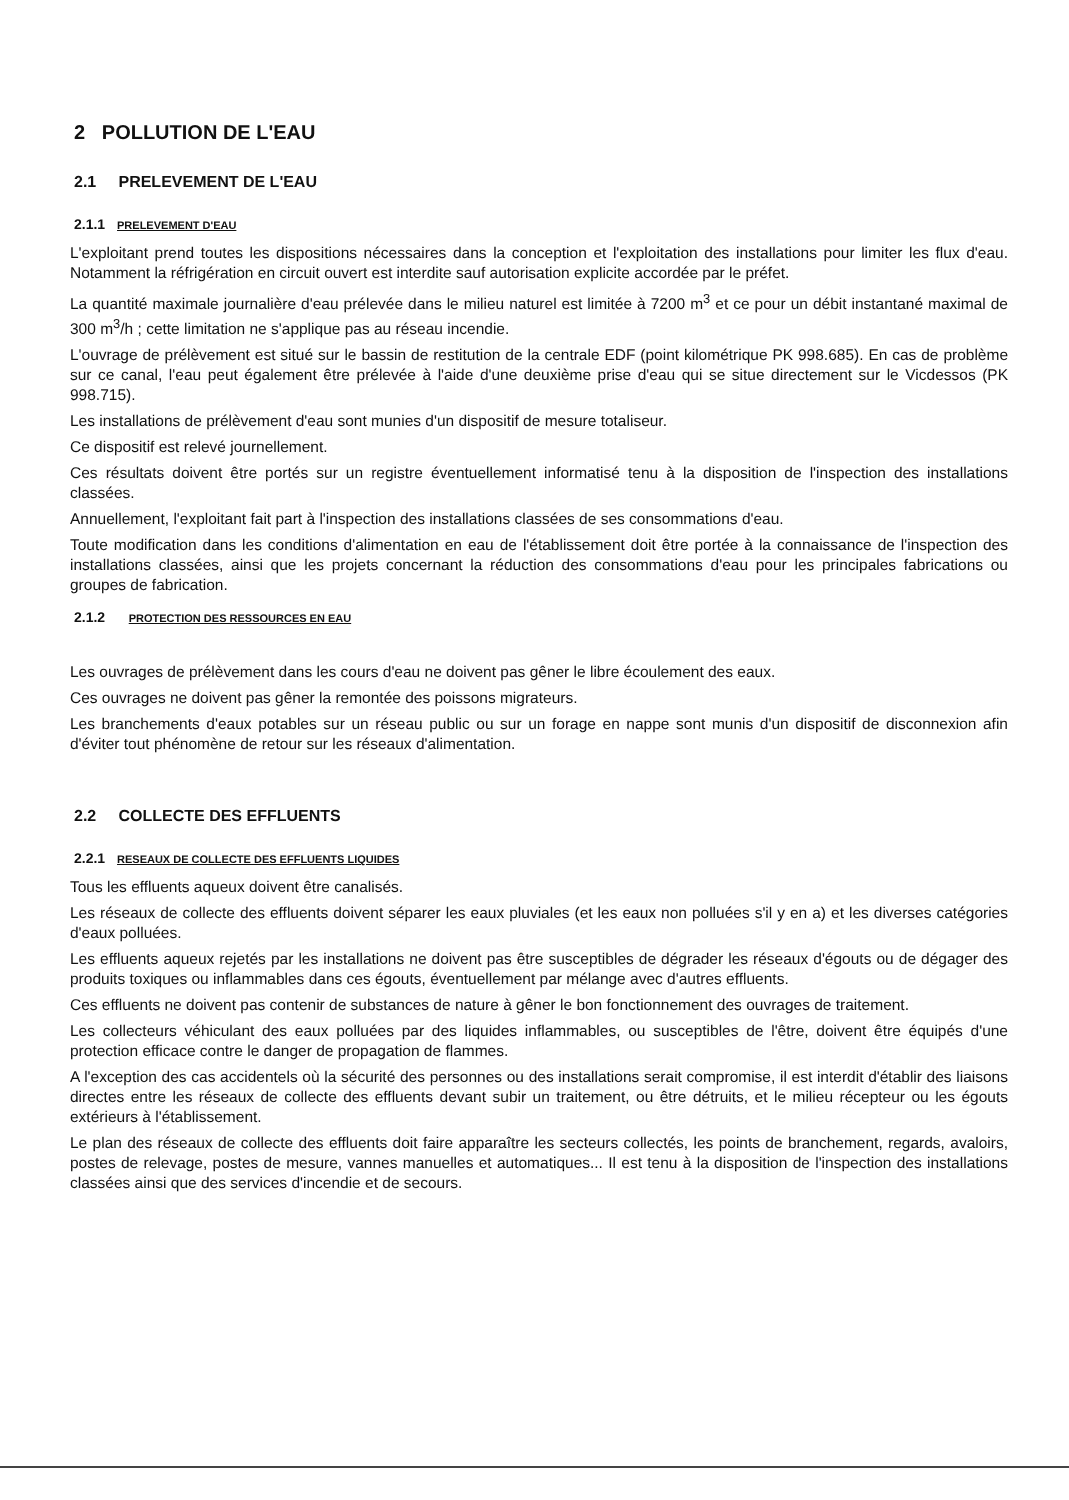2 POLLUTION DE L'EAU
2.1 PRELEVEMENT DE L'EAU
2.1.1 PRELEVEMENT D'EAU
L'exploitant prend toutes les dispositions nécessaires dans la conception et l'exploitation des installations pour limiter les flux d'eau. Notamment la réfrigération en circuit ouvert est interdite sauf autorisation explicite accordée par le préfet.
La quantité maximale journalière d'eau prélevée dans le milieu naturel est limitée à 7200 m<sup>3</sup> et ce pour un débit instantané maximal de 300 m<sup>3</sup>/h ; cette limitation ne s'applique pas au réseau incendie.
L'ouvrage de prélèvement est situé sur le bassin de restitution de la centrale EDF (point kilométrique PK 998.685). En cas de problème sur ce canal, l'eau peut également être prélevée à l'aide d'une deuxième prise d'eau qui se situe directement sur le Vicdessos (PK 998.715).
Les installations de prélèvement d'eau sont munies d'un dispositif de mesure totaliseur.
Ce dispositif est relevé journellement.
Ces résultats doivent être portés sur un registre éventuellement informatisé tenu à la disposition de l'inspection des installations classées.
Annuellement, l'exploitant fait part à l'inspection des installations classées de ses consommations d'eau.
Toute modification dans les conditions d'alimentation en eau de l'établissement doit être portée à la connaissance de l'inspection des installations classées, ainsi que les projets concernant la réduction des consommations d'eau pour les principales fabrications ou groupes de fabrication.
2.1.2 PROTECTION DES RESSOURCES EN EAU
Les ouvrages de prélèvement dans les cours d'eau ne doivent pas gêner le libre écoulement des eaux.
Ces ouvrages ne doivent pas gêner la remontée des poissons migrateurs.
Les branchements d'eaux potables sur un réseau public ou sur un forage en nappe sont munis d'un dispositif de disconnexion afin d'éviter tout phénomène de retour sur les réseaux d'alimentation.
2.2 COLLECTE DES EFFLUENTS
2.2.1 RESEAUX DE COLLECTE DES EFFLUENTS LIQUIDES
Tous les effluents aqueux doivent être canalisés.
Les réseaux de collecte des effluents doivent séparer les eaux pluviales (et les eaux non polluées s'il y en a) et les diverses catégories d'eaux polluées.
Les effluents aqueux rejetés par les installations ne doivent pas être susceptibles de dégrader les réseaux d'égouts ou de dégager des produits toxiques ou inflammables dans ces égouts, éventuellement par mélange avec d'autres effluents.
Ces effluents ne doivent pas contenir de substances de nature à gêner le bon fonctionnement des ouvrages de traitement.
Les collecteurs véhiculant des eaux polluées par des liquides inflammables, ou susceptibles de l'être, doivent être équipés d'une protection efficace contre le danger de propagation de flammes.
A l'exception des cas accidentels où la sécurité des personnes ou des installations serait compromise, il est interdit d'établir des liaisons directes entre les réseaux de collecte des effluents devant subir un traitement, ou être détruits, et le milieu récepteur ou les égouts extérieurs à l'établissement.
Le plan des réseaux de collecte des effluents doit faire apparaître les secteurs collectés, les points de branchement, regards, avaloirs, postes de relevage, postes de mesure, vannes manuelles et automatiques... Il est tenu à la disposition de l'inspection des installations classées ainsi que des services d'incendie et de secours.